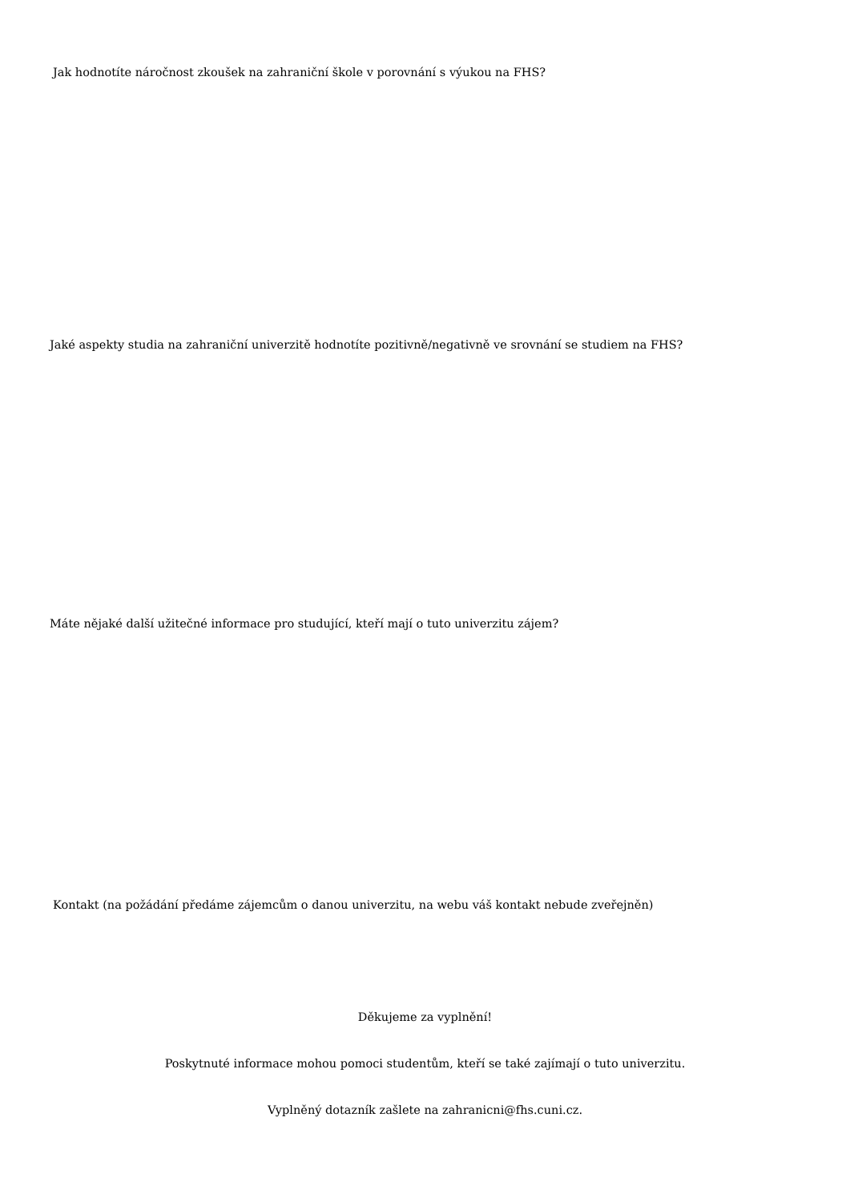Jak hodnotíte náročnost zkoušek na zahraniční škole v porovnání s výukou na FHS?
Jaké aspekty studia na zahraniční univerzitě hodnotíte pozitivně/negativně ve srovnání se studiem na FHS?
Máte nějaké další užitečné informace pro studující, kteří mají o tuto univerzitu zájem?
Kontakt (na požádání předáme zájemcům o danou univerzitu, na webu váš kontakt nebude zveřejněn)
Děkujeme za vyplnění!
Poskytnuté informace mohou pomoci studentům, kteří se také zajímají o tuto univerzitu.
Vyplněný dotazník zašlete na zahranicni@fhs.cuni.cz.